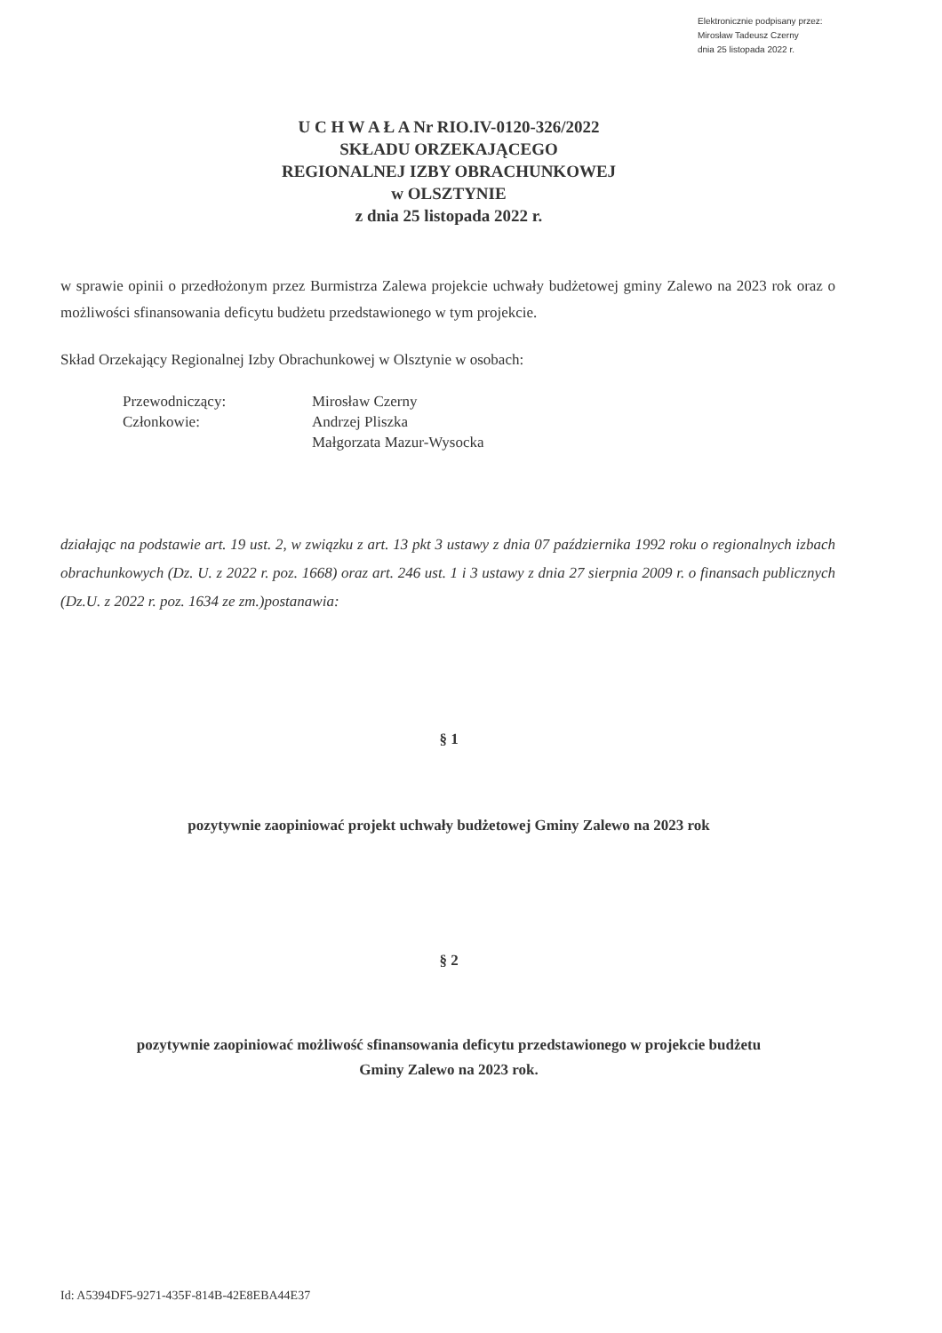Elektronicznie podpisany przez:
Mirosław Tadeusz Czerny
dnia 25 listopada 2022 r.
U C H W A Ł A Nr RIO.IV-0120-326/2022
SKŁADU ORZEKAJĄCEGO
REGIONALNEJ IZBY OBRACHUNKOWEJ
w OLSZTYNIE
z dnia 25 listopada 2022 r.
w sprawie opinii o przedłożonym przez Burmistrza Zalewa projekcie uchwały budżetowej gminy Zalewo na 2023 rok oraz o możliwości sfinansowania deficytu budżetu przedstawionego w tym projekcie.
Skład Orzekający Regionalnej Izby Obrachunkowej w Olsztynie w osobach:
| Przewodniczący: | Mirosław Czerny |
| Członkowie: | Andrzej Pliszka |
| | Małgorzata Mazur-Wysocka |
działając na podstawie art. 19 ust. 2, w związku z art. 13 pkt 3 ustawy z dnia 07 października 1992 roku o regionalnych izbach obrachunkowych (Dz. U. z 2022 r. poz. 1668) oraz art. 246 ust. 1 i 3 ustawy z dnia 27 sierpnia 2009 r. o finansach publicznych (Dz.U. z 2022 r. poz. 1634 ze zm.)postanawia:
§ 1
pozytywnie zaopiniować projekt uchwały budżetowej Gminy Zalewo na 2023 rok
§ 2
pozytywnie zaopiniować możliwość sfinansowania deficytu przedstawionego w projekcie budżetu
Gminy Zalewo na 2023 rok.
Id: A5394DF5-9271-435F-814B-42E8EBA44E37